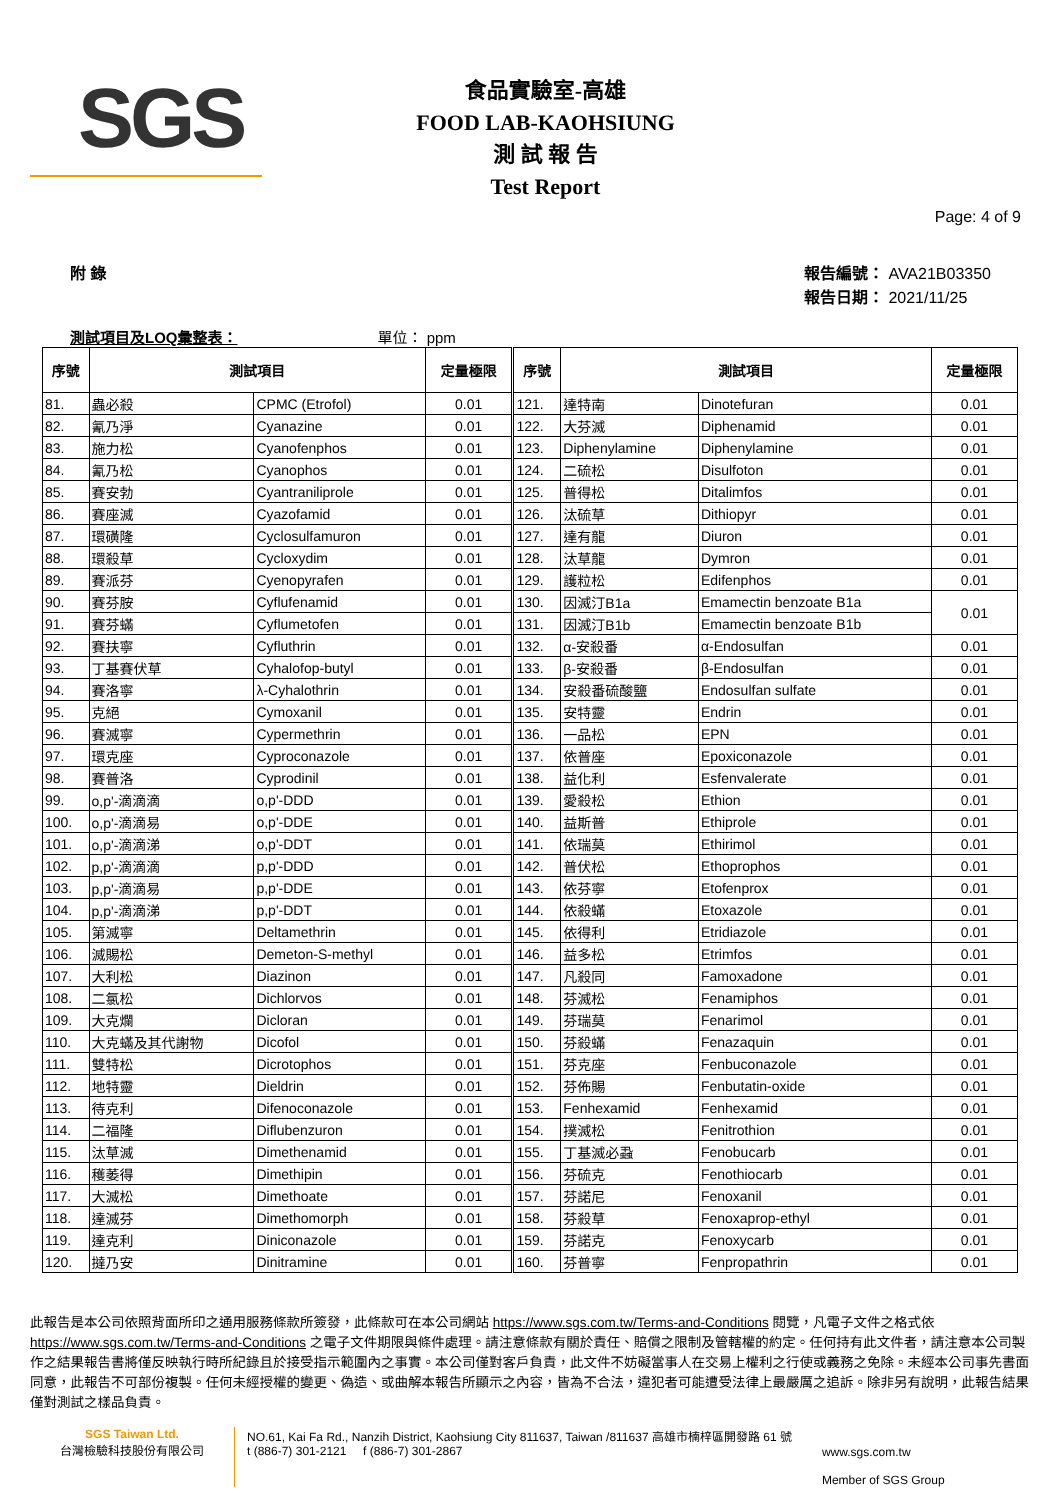SGS
食品實驗室-高雄
FOOD LAB-KAOHSIUNG
測 試 報 告
Test Report
Page: 4 of 9
附 錄 報告編號： AVA21B03350
報告日期： 2021/11/25
測試項目及LOQ彙整表： 單位： ppm
| 序號 | 測試項目 | | 定量極限 | 序號 | 測試項目 | | 定量極限 |
| --- | --- | --- | --- | --- | --- | --- | --- |
| 81. | 蟲必殺 | CPMC (Etrofol) | 0.01 | 121. | 達特南 | Dinotefuran | 0.01 |
| 82. | 氰乃淨 | Cyanazine | 0.01 | 122. | 大芬滅 | Diphenamid | 0.01 |
| 83. | 施力松 | Cyanofenphos | 0.01 | 123. | Diphenylamine | Diphenylamine | 0.01 |
| 84. | 氰乃松 | Cyanophos | 0.01 | 124. | 二硫松 | Disulfoton | 0.01 |
| 85. | 賽安勃 | Cyantraniliprole | 0.01 | 125. | 普得松 | Ditalimfos | 0.01 |
| 86. | 賽座滅 | Cyazofamid | 0.01 | 126. | 汰硫草 | Dithiopyr | 0.01 |
| 87. | 環磺隆 | Cyclosulfamuron | 0.01 | 127. | 達有龍 | Diuron | 0.01 |
| 88. | 環殺草 | Cycloxydim | 0.01 | 128. | 汰草龍 | Dymron | 0.01 |
| 89. | 賽派芬 | Cyenopyrafen | 0.01 | 129. | 護粒松 | Edifenphos | 0.01 |
| 90. | 賽芬胺 | Cyflufenamid | 0.01 | 130. | 因滅汀B1a | Emamectin benzoate B1a | 0.01 |
| 91. | 賽芬蟎 | Cyflumetofen | 0.01 | 131. | 因滅汀B1b | Emamectin benzoate B1b | |
| 92. | 賽扶寧 | Cyfluthrin | 0.01 | 132. | α-安殺番 | α-Endosulfan | 0.01 |
| 93. | 丁基賽伏草 | Cyhalofop-butyl | 0.01 | 133. | β-安殺番 | β-Endosulfan | 0.01 |
| 94. | 賽洛寧 | λ-Cyhalothrin | 0.01 | 134. | 安殺番硫酸鹽 | Endosulfan sulfate | 0.01 |
| 95. | 克絕 | Cymoxanil | 0.01 | 135. | 安特靈 | Endrin | 0.01 |
| 96. | 賽滅寧 | Cypermethrin | 0.01 | 136. | 一品松 | EPN | 0.01 |
| 97. | 環克座 | Cyproconazole | 0.01 | 137. | 依普座 | Epoxiconazole | 0.01 |
| 98. | 賽普洛 | Cyprodinil | 0.01 | 138. | 益化利 | Esfenvalerate | 0.01 |
| 99. | o,p'-滴滴滴 | o,p'-DDD | 0.01 | 139. | 愛殺松 | Ethion | 0.01 |
| 100. | o,p'-滴滴易 | o,p'-DDE | 0.01 | 140. | 益斯普 | Ethiprole | 0.01 |
| 101. | o,p'-滴滴涕 | o,p'-DDT | 0.01 | 141. | 依瑞莫 | Ethirimol | 0.01 |
| 102. | p,p'-滴滴滴 | p,p'-DDD | 0.01 | 142. | 普伏松 | Ethoprophos | 0.01 |
| 103. | p,p'-滴滴易 | p,p'-DDE | 0.01 | 143. | 依芬寧 | Etofenprox | 0.01 |
| 104. | p,p'-滴滴涕 | p,p'-DDT | 0.01 | 144. | 依殺蟎 | Etoxazole | 0.01 |
| 105. | 第滅寧 | Deltamethrin | 0.01 | 145. | 依得利 | Etridiazole | 0.01 |
| 106. | 滅賜松 | Demeton-S-methyl | 0.01 | 146. | 益多松 | Etrimfos | 0.01 |
| 107. | 大利松 | Diazinon | 0.01 | 147. | 凡殺同 | Famoxadone | 0.01 |
| 108. | 二氯松 | Dichlorvos | 0.01 | 148. | 芬滅松 | Fenamiphos | 0.01 |
| 109. | 大克爛 | Dicloran | 0.01 | 149. | 芬瑞莫 | Fenarimol | 0.01 |
| 110. | 大克蟎及其代謝物 | Dicofol | 0.01 | 150. | 芬殺蟎 | Fenazaquin | 0.01 |
| 111. | 雙特松 | Dicrotophos | 0.01 | 151. | 芬克座 | Fenbuconazole | 0.01 |
| 112. | 地特靈 | Dieldrin | 0.01 | 152. | 芬佈賜 | Fenbutatin-oxide | 0.01 |
| 113. | 待克利 | Difenoconazole | 0.01 | 153. | Fenhexamid | Fenhexamid | 0.01 |
| 114. | 二福隆 | Diflubenzuron | 0.01 | 154. | 撲滅松 | Fenitrothion | 0.01 |
| 115. | 汰草滅 | Dimethenamid | 0.01 | 155. | 丁基滅必蝨 | Fenobucarb | 0.01 |
| 116. | 穫萎得 | Dimethipin | 0.01 | 156. | 芬硫克 | Fenothiocarb | 0.01 |
| 117. | 大滅松 | Dimethoate | 0.01 | 157. | 芬諾尼 | Fenoxanil | 0.01 |
| 118. | 達滅芬 | Dimethomorph | 0.01 | 158. | 芬殺草 | Fenoxaprop-ethyl | 0.01 |
| 119. | 達克利 | Diniconazole | 0.01 | 159. | 芬諾克 | Fenoxycarb | 0.01 |
| 120. | 撻乃安 | Dinitramine | 0.01 | 160. | 芬普寧 | Fenpropathrin | 0.01 |
此報告是本公司依照背面所印之通用服務條款所簽發，此條款可在本公司網站 https://www.sgs.com.tw/Terms-and-Conditions 閱覽，凡電子文件之格式依 https://www.sgs.com.tw/Terms-and-Conditions 之電子文件期限與條件處理。請注意條款有關於責任、賠償之限制及管轄權的約定。任何持有此文件者，請注意本公司製作之結果報告書將僅反映執行時所紀錄且於接受指示範圍內之事實。本公司僅對客戶負責，此文件不妨礙當事人在交易上權利之行使或義務之免除。未經本公司事先書面同意，此報告不可部份複製。任何未經授權的變更、偽造、或曲解本報告所顯示之內容，皆為不合法，違犯者可能遭受法律上最嚴厲之追訴。除非另有說明，此報告結果僅對測試之樣品負責。
SGS Taiwan Ltd.
台灣檢驗科技股份有限公司
NO.61, Kai Fa Rd., Nanzih District, Kaohsiung City 811637, Taiwan /811637 高雄市楠梓區開發路 61 號
t (886-7) 301-2121 f (886-7) 301-2867
www.sgs.com.tw
Member of SGS Group